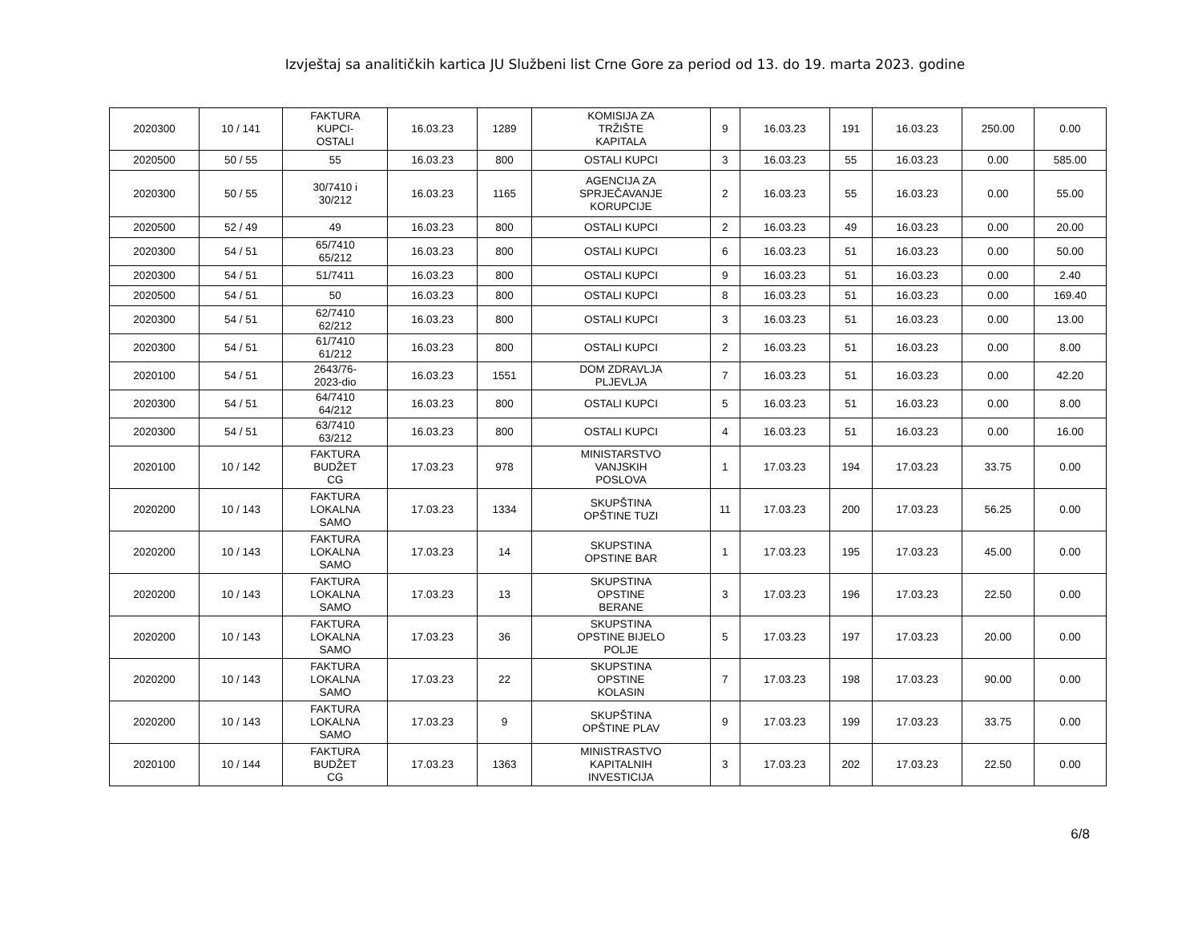Izvještaj sa analitičkih kartica JU Službeni list Crne Gore za period od 13. do 19. marta 2023. godine
| 2020300 | 10 / 141 | FAKTURA KUPCI- OSTALI | 16.03.23 | 1289 | KOMISIJA ZA TRŽIŠTE KAPITALA | 9 | 16.03.23 | 191 | 16.03.23 | 250.00 | 0.00 |
| 2020500 | 50 / 55 | 55 | 16.03.23 | 800 | OSTALI KUPCI | 3 | 16.03.23 | 55 | 16.03.23 | 0.00 | 585.00 |
| 2020300 | 50 / 55 | 30/7410 i 30/212 | 16.03.23 | 1165 | AGENCIJA ZA SPRJEČAVANJE KORUPCIJE | 2 | 16.03.23 | 55 | 16.03.23 | 0.00 | 55.00 |
| 2020500 | 52 / 49 | 49 | 16.03.23 | 800 | OSTALI KUPCI | 2 | 16.03.23 | 49 | 16.03.23 | 0.00 | 20.00 |
| 2020300 | 54 / 51 | 65/7410 65/212 | 16.03.23 | 800 | OSTALI KUPCI | 6 | 16.03.23 | 51 | 16.03.23 | 0.00 | 50.00 |
| 2020300 | 54 / 51 | 51/7411 | 16.03.23 | 800 | OSTALI KUPCI | 9 | 16.03.23 | 51 | 16.03.23 | 0.00 | 2.40 |
| 2020500 | 54 / 51 | 50 | 16.03.23 | 800 | OSTALI KUPCI | 8 | 16.03.23 | 51 | 16.03.23 | 0.00 | 169.40 |
| 2020300 | 54 / 51 | 62/7410 62/212 | 16.03.23 | 800 | OSTALI KUPCI | 3 | 16.03.23 | 51 | 16.03.23 | 0.00 | 13.00 |
| 2020300 | 54 / 51 | 61/7410 61/212 | 16.03.23 | 800 | OSTALI KUPCI | 2 | 16.03.23 | 51 | 16.03.23 | 0.00 | 8.00 |
| 2020100 | 54 / 51 | 2643/76- 2023-dio | 16.03.23 | 1551 | DOM ZDRAVLJA PLJEVLJA | 7 | 16.03.23 | 51 | 16.03.23 | 0.00 | 42.20 |
| 2020300 | 54 / 51 | 64/7410 64/212 | 16.03.23 | 800 | OSTALI KUPCI | 5 | 16.03.23 | 51 | 16.03.23 | 0.00 | 8.00 |
| 2020300 | 54 / 51 | 63/7410 63/212 | 16.03.23 | 800 | OSTALI KUPCI | 4 | 16.03.23 | 51 | 16.03.23 | 0.00 | 16.00 |
| 2020100 | 10 / 142 | FAKTURA BUDŽET CG | 17.03.23 | 978 | MINISTARSTVO VANJSKIH POSLOVA | 1 | 17.03.23 | 194 | 17.03.23 | 33.75 | 0.00 |
| 2020200 | 10 / 143 | FAKTURA LOKALNA SAMO | 17.03.23 | 1334 | SKUPŠTINA OPŠTINE TUZI | 11 | 17.03.23 | 200 | 17.03.23 | 56.25 | 0.00 |
| 2020200 | 10 / 143 | FAKTURA LOKALNA SAMO | 17.03.23 | 14 | SKUPSTINA OPSTINE BAR | 1 | 17.03.23 | 195 | 17.03.23 | 45.00 | 0.00 |
| 2020200 | 10 / 143 | FAKTURA LOKALNA SAMO | 17.03.23 | 13 | SKUPSTINA OPSTINE BERANE | 3 | 17.03.23 | 196 | 17.03.23 | 22.50 | 0.00 |
| 2020200 | 10 / 143 | FAKTURA LOKALNA SAMO | 17.03.23 | 36 | SKUPSTINA OPSTINE BIJELO POLJE | 5 | 17.03.23 | 197 | 17.03.23 | 20.00 | 0.00 |
| 2020200 | 10 / 143 | FAKTURA LOKALNA SAMO | 17.03.23 | 22 | SKUPSTINA OPSTINE KOLASIN | 7 | 17.03.23 | 198 | 17.03.23 | 90.00 | 0.00 |
| 2020200 | 10 / 143 | FAKTURA LOKALNA SAMO | 17.03.23 | 9 | SKUPŠTINA OPŠTINE PLAV | 9 | 17.03.23 | 199 | 17.03.23 | 33.75 | 0.00 |
| 2020100 | 10 / 144 | FAKTURA BUDŽET CG | 17.03.23 | 1363 | MINISTRASTVO KAPITALNIH INVESTICIJA | 3 | 17.03.23 | 202 | 17.03.23 | 22.50 | 0.00 |
6/8